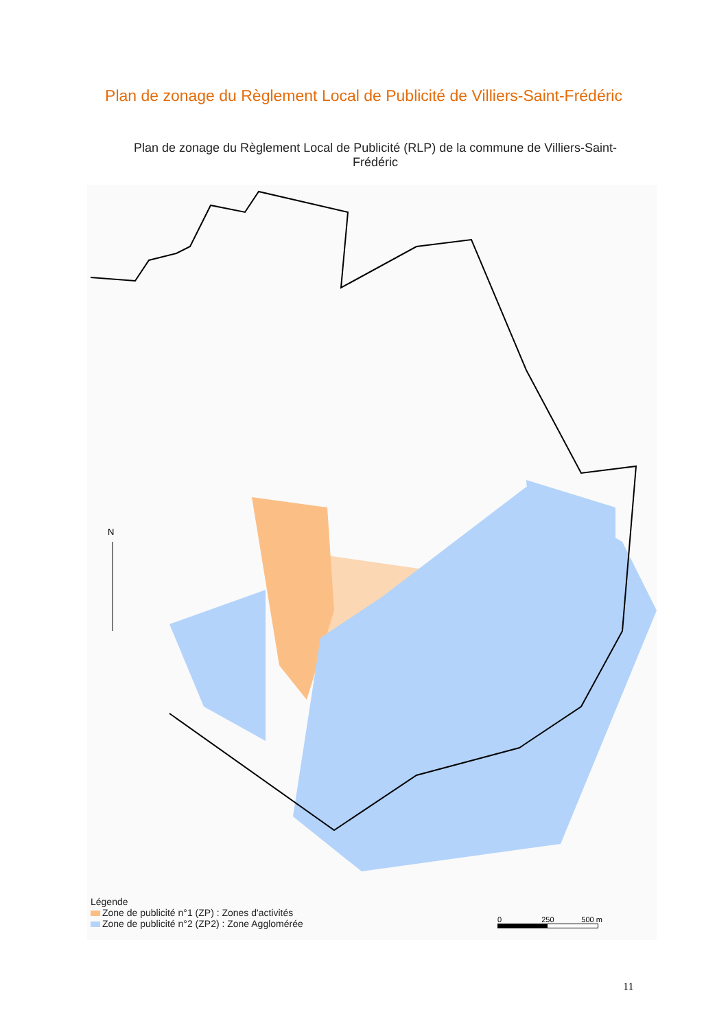Plan de zonage du Règlement Local de Publicité de Villiers-Saint-Frédéric
Plan de zonage du Règlement Local de Publicité (RLP) de la commune de Villiers-Saint-Frédéric
N
Légende
Zone de publicité n°1 (ZP) : Zones d'activités
Zone de publicité n°2 (ZP2) : Zone Agglomérée
0 250 500 m
11